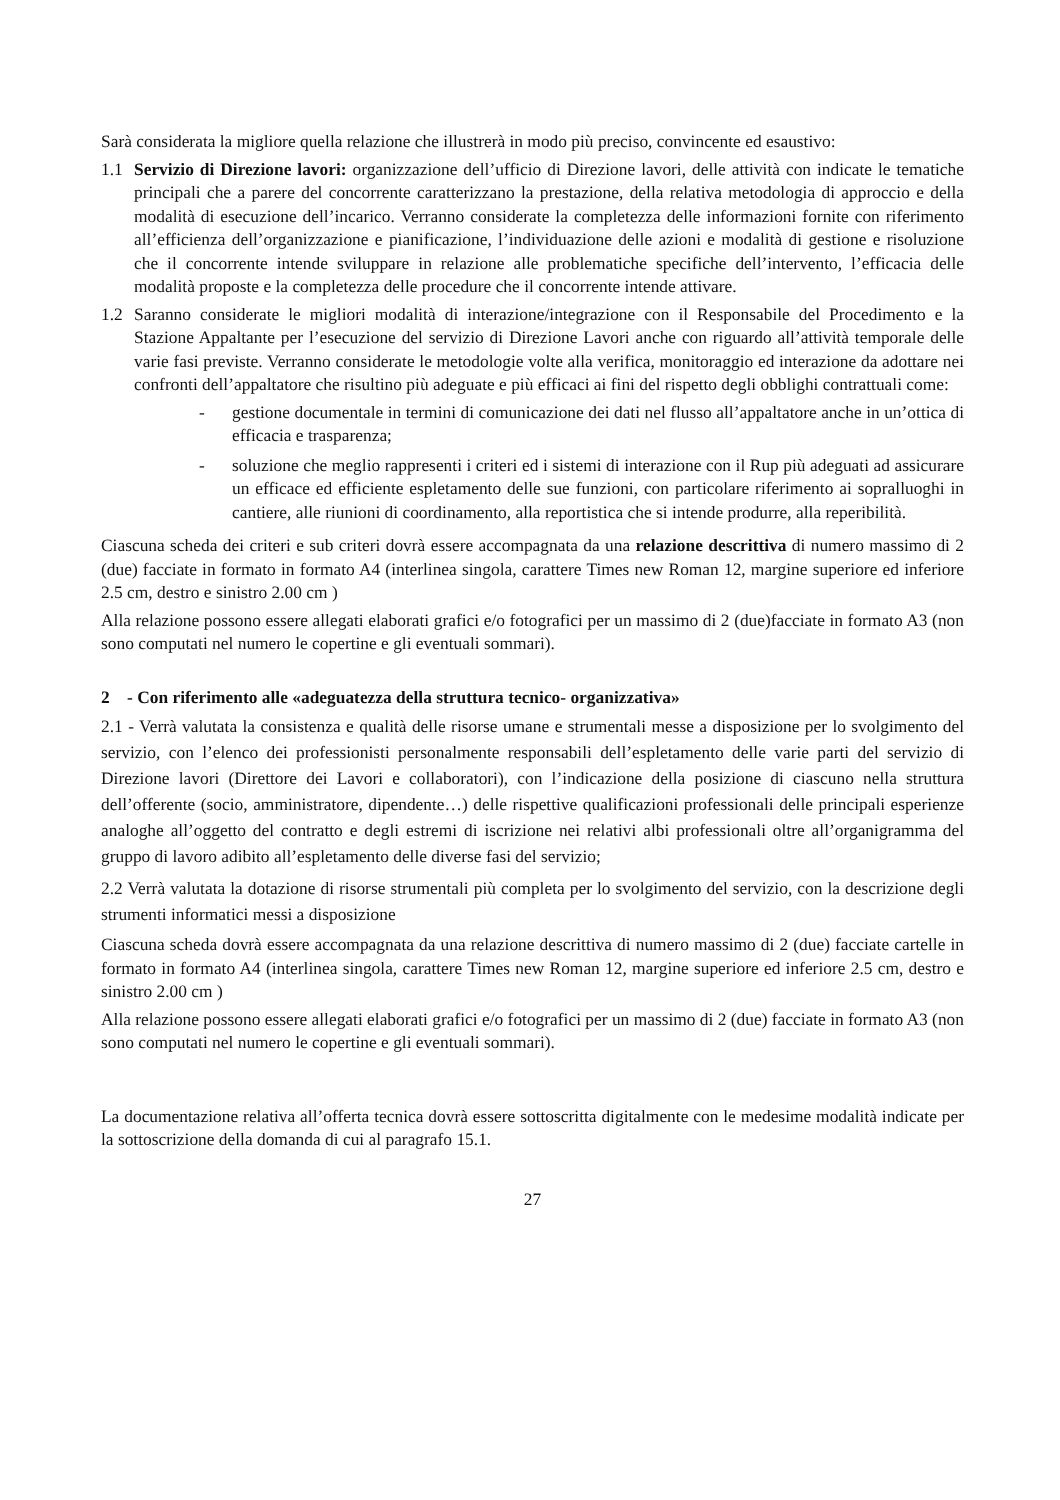Sarà considerata la migliore quella relazione che illustrerà in modo più preciso, convincente ed esaustivo:
1.1 Servizio di Direzione lavori: organizzazione dell’ufficio di Direzione lavori, delle attività con indicate le tematiche principali che a parere del concorrente caratterizzano la prestazione, della relativa metodologia di approccio e della modalità di esecuzione dell’incarico. Verranno considerate la completezza delle informazioni fornite con riferimento all’efficienza dell’organizzazione e pianificazione, l’individuazione delle azioni e modalità di gestione e risoluzione che il concorrente intende sviluppare in relazione alle problematiche specifiche dell’intervento, l’efficacia delle modalità proposte e la completezza delle procedure che il concorrente intende attivare.
1.2 Saranno considerate le migliori modalità di interazione/integrazione con il Responsabile del Procedimento e la Stazione Appaltante per l’esecuzione del servizio di Direzione Lavori anche con riguardo all’attività temporale delle varie fasi previste. Verranno considerate le metodologie volte alla verifica, monitoraggio ed interazione da adottare nei confronti dell’appaltatore che risultino più adeguate e più efficaci ai fini del rispetto degli obblighi contrattuali come:
- gestione documentale in termini di comunicazione dei dati nel flusso all’appaltatore anche in un’ottica di efficacia e trasparenza;
- soluzione che meglio rappresenti i criteri ed i sistemi di interazione con il Rup più adeguati ad assicurare un efficace ed efficiente espletamento delle sue funzioni, con particolare riferimento ai sopralluoghi in cantiere, alle riunioni di coordinamento, alla reportistica che si intende produrre, alla reperibilità.
Ciascuna scheda dei criteri e sub criteri dovrà essere accompagnata da una relazione descrittiva di numero massimo di 2 (due) facciate in formato in formato A4 (interlinea singola, carattere Times new Roman 12, margine superiore ed inferiore 2.5 cm, destro e sinistro 2.00 cm )
Alla relazione possono essere allegati elaborati grafici e/o fotografici per un massimo di 2 (due)facciate in formato A3 (non sono computati nel numero le copertine e gli eventuali sommari).
2 - Con riferimento alle «adeguatezza della struttura tecnico- organizzativa»
2.1 - Verrà valutata la consistenza e qualità delle risorse umane e strumentali messe a disposizione per lo svolgimento del servizio, con l’elenco dei professionisti personalmente responsabili dell’espletamento delle varie parti del servizio di Direzione lavori (Direttore dei Lavori e collaboratori), con l’indicazione della posizione di ciascuno nella struttura dell’offerente (socio, amministratore, dipendente…) delle rispettive qualificazioni professionali delle principali esperienze analoghe all’oggetto del contratto e degli estremi di iscrizione nei relativi albi professionali oltre all’organigramma del gruppo di lavoro adibito all’espletamento delle diverse fasi del servizio;
2.2 Verrà valutata la dotazione di risorse strumentali più completa per lo svolgimento del servizio, con la descrizione degli strumenti informatici messi a disposizione
Ciascuna scheda dovrà essere accompagnata da una relazione descrittiva di numero massimo di 2 (due) facciate cartelle in formato in formato A4 (interlinea singola, carattere Times new Roman 12, margine superiore ed inferiore 2.5 cm, destro e sinistro 2.00 cm )
Alla relazione possono essere allegati elaborati grafici e/o fotografici per un massimo di 2 (due) facciate in formato A3 (non sono computati nel numero le copertine e gli eventuali sommari).
La documentazione relativa all’offerta tecnica dovrà essere sottoscritta digitalmente con le medesime modalità indicate per la sottoscrizione della domanda di cui al paragrafo 15.1.
27